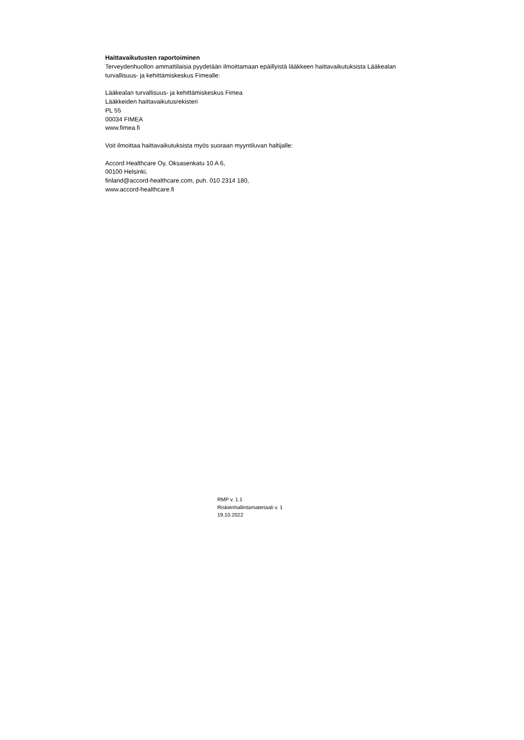Haittavaikutusten raportoiminen
Terveydenhuollon ammattilaisia pyydetään ilmoittamaan epäillyistä lääkkeen haittavaikutuksista Lääkealan turvallisuus- ja kehittämiskeskus Fimealle:
Lääkealan turvallisuus- ja kehittämiskeskus Fimea
Lääkkeiden haittavaikutusrekisteri
PL 55
00034 FIMEA
www.fimea.fi
Voit ilmoittaa haittavaikutuksista myös suoraan myyntiluvan haltijalle:
Accord Healthcare Oy, Oksasenkatu 10 A 6,
00100 Helsinki,
finland@accord-healthcare.com, puh. 010 2314 180,
www.accord-healthcare.fi
RMP v. 1.1
Riskienhallintamateriaali v. 1
19.10.2022